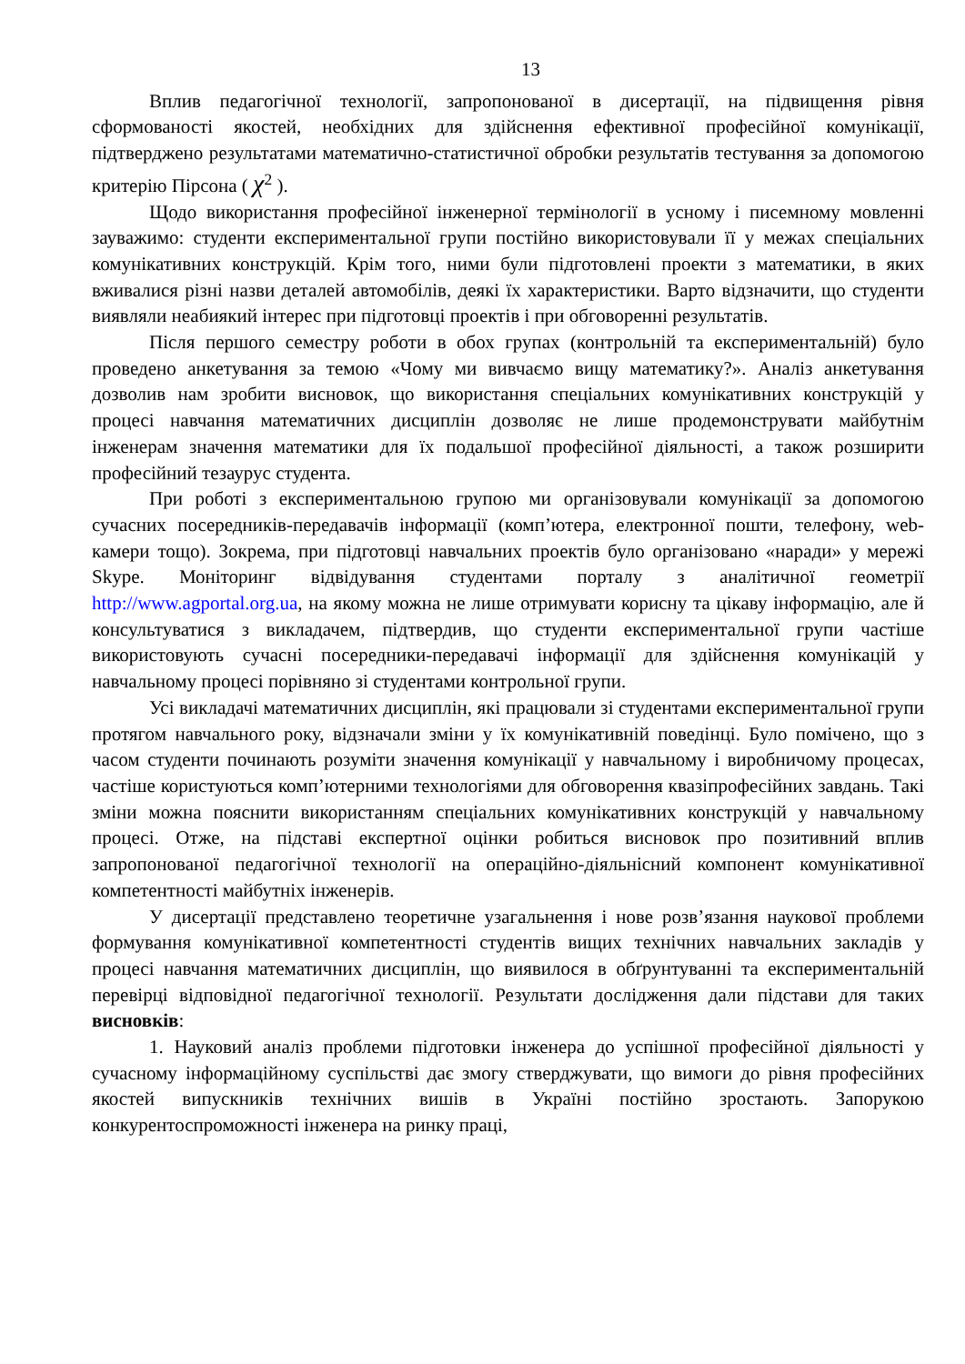13
Вплив педагогічної технології, запропонованої в дисертації, на підвищення рівня сформованості якостей, необхідних для здійснення ефективної професійної комунікації, підтверджено результатами математично-статистичної обробки результатів тестування за допомогою критерію Пірсона ( χ<sup>2</sup> ).
Щодо використання професійної інженерної термінології в усному і писемному мовленні зауважимо: студенти експериментальної групи постійно використовували її у межах спеціальних комунікативних конструкцій. Крім того, ними були підготовлені проекти з математики, в яких вживалися різні назви деталей автомобілів, деякі їх характеристики. Варто відзначити, що студенти виявляли неабиякий інтерес при підготовці проектів і при обговоренні результатів.
Після першого семестру роботи в обох групах (контрольній та експериментальній) було проведено анкетування за темою «Чому ми вивчаємо вищу математику?». Аналіз анкетування дозволив нам зробити висновок, що використання спеціальних комунікативних конструкцій у процесі навчання математичних дисциплін дозволяє не лише продемонструвати майбутнім інженерам значення математики для їх подальшої професійної діяльності, а також розширити професійний тезаурус студента.
При роботі з експериментальною групою ми організовували комунікації за допомогою сучасних посередників-передавачів інформації (комп’ютера, електронної пошти, телефону, web-камери тощо). Зокрема, при підготовці навчальних проектів було організовано «наради» у мережі Skype. Моніторинг відвідування студентами порталу з аналітичної геометрії http://www.agportal.org.ua, на якому можна не лише отримувати корисну та цікаву інформацію, але й консультуватися з викладачем, підтвердив, що студенти експериментальної групи частіше використовують сучасні посередники-передавачі інформації для здійснення комунікацій у навчальному процесі порівняно зі студентами контрольної групи.
Усі викладачі математичних дисциплін, які працювали зі студентами експериментальної групи протягом навчального року, відзначали зміни у їх комунікативній поведінці. Було помічено, що з часом студенти починають розуміти значення комунікації у навчальному і виробничому процесах, частіше користуються комп’ютерними технологіями для обговорення квазіпрофесійних завдань. Такі зміни можна пояснити використанням спеціальних комунікативних конструкцій у навчальному процесі. Отже, на підставі експертної оцінки робиться висновок про позитивний вплив запропонованої педагогічної технології на операційно-діяльнісний компонент комунікативної компетентності майбутніх інженерів.
У дисертації представлено теоретичне узагальнення і нове розв’язання наукової проблеми формування комунікативної компетентності студентів вищих технічних навчальних закладів у процесі навчання математичних дисциплін, що виявилося в обґрунтуванні та експериментальній перевірці відповідної педагогічної технології. Результати дослідження дали підстави для таких висновків:
1. Науковий аналіз проблеми підготовки інженера до успішної професійної діяльності у сучасному інформаційному суспільстві дає змогу стверджувати, що вимоги до рівня професійних якостей випускників технічних вишів в Україні постійно зростають. Запорукою конкурентоспроможності інженера на ринку праці,